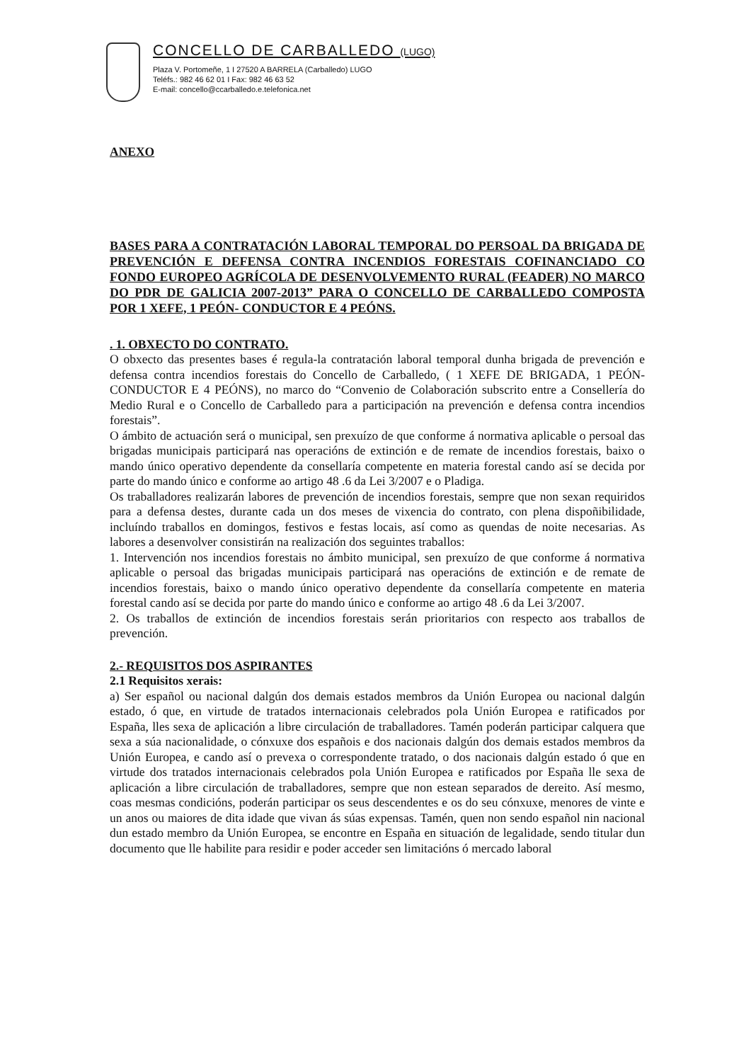CONCELLO DE CARBALLEDO (LUGO)
Plaza V. Portomeñe, 1 I 27520 A BARRELA (Carballedo) LUGO
Teléfs.: 982 46 62 01 I Fax: 982 46 63 52
E-mail: concello@ccarballedo.e.telefonica.net
ANEXO
BASES PARA A CONTRATACIÓN LABORAL TEMPORAL DO PERSOAL DA BRIGADA DE PREVENCIÓN E DEFENSA CONTRA INCENDIOS FORESTAIS COFINANCIADO CO FONDO EUROPEO AGRÍCOLA DE DESENVOLVEMENTO RURAL (FEADER) NO MARCO DO PDR DE GALICIA 2007-2013” PARA O CONCELLO DE CARBALLEDO COMPOSTA POR 1 XEFE, 1 PEÓN- CONDUCTOR E 4 PEÓNS.
. 1. OBXECTO DO CONTRATO.
O obxecto das presentes bases é regula-la contratación laboral temporal dunha brigada de prevención e defensa contra incendios forestais do Concello de Carballedo, ( 1 XEFE DE BRIGADA, 1 PEÓN-CONDUCTOR E 4 PEÓNS), no marco do “Convenio de Colaboración subscrito entre a Consellería do Medio Rural e o Concello de Carballedo para a participación na prevención e defensa contra incendios forestais”.
O ámbito de actuación será o municipal, sen prexuízo de que conforme á normativa aplicable o persoal das brigadas municipais participará nas operacións de extinción e de remate de incendios forestais, baixo o mando único operativo dependente da consellaría competente en materia forestal cando así se decida por parte do mando único e conforme ao artigo 48 .6 da Lei 3/2007 e o Pladiga.
Os traballadores realizarán labores de prevención de incendios forestais, sempre que non sexan requiridos para a defensa destes, durante cada un dos meses de vixencia do contrato, con plena dispoñibilidade, incluíndo traballos en domingos, festivos e festas locais, así como as quendas de noite necesarias. As labores a desenvolver consistirán na realización dos seguintes traballos:
1. Intervención nos incendios forestais no ámbito municipal, sen prexuízo de que conforme á normativa aplicable o persoal das brigadas municipais participará nas operacións de extinción e de remate de incendios forestais, baixo o mando único operativo dependente da consellaría competente en materia forestal cando así se decida por parte do mando único e conforme ao artigo 48 .6 da Lei 3/2007.
2. Os traballos de extinción de incendios forestais serán prioritarios con respecto aos traballos de prevención.
2.- REQUISITOS DOS ASPIRANTES
2.1 Requisitos xerais:
a) Ser español ou nacional dalgún dos demais estados membros da Unión Europea ou nacional dalgún estado, ó que, en virtude de tratados internacionais celebrados pola Unión Europea e ratificados por España, lles sexa de aplicación a libre circulación de traballadores. Tamén poderán participar calquera que sexa a súa nacionalidade, o cónxuxe dos españois e dos nacionais dalgún dos demais estados membros da Unión Europea, e cando así o prevexa o correspondente tratado, o dos nacionais dalgún estado ó que en virtude dos tratados internacionais celebrados pola Unión Europea e ratificados por España lle sexa de aplicación a libre circulación de traballadores, sempre que non estean separados de dereito. Así mesmo, coas mesmas condicións, poderán participar os seus descendentes e os do seu cónxuxe, menores de vinte e un anos ou maiores de dita idade que vivan ás súas expensas. Tamén, quen non sendo español nin nacional dun estado membro da Unión Europea, se encontre en España en situación de legalidade, sendo titular dun documento que lle habilite para residir e poder acceder sen limitacións ó mercado laboral